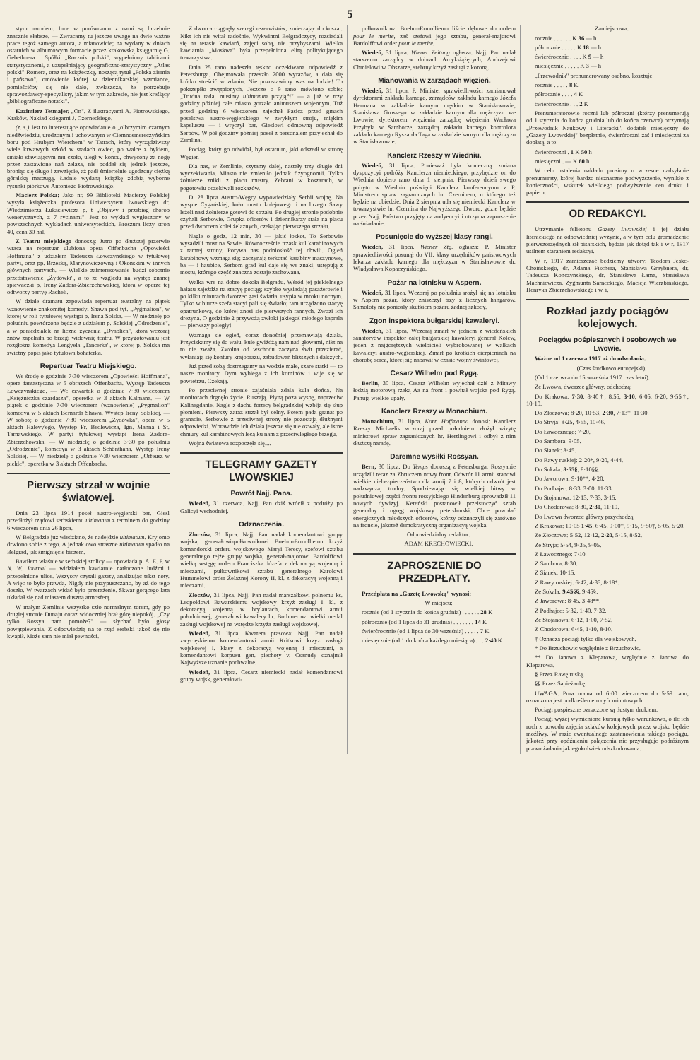5
stym narodem. Inne w porównaniu z nami są liczebnie znacznie słabsze. — Zwracamy tu jeszcze uwagę na dwie ważne prace tegoż samego autora, a mianowicie; na wydany w dniach ostatnich w albumowym formacie przez krakowską księgarnię G. Gebethnera i Spółki „Rocznik polski", wypełniony tablicami statystycznemi, a uzupełniający geograficzno-statystyczny „Atlas polski" Romera, oraz na książeczkę, noszącą tytuł „Polska ziemia i państwo", omówienie której w dziennikarskiej wzmiance, pomieścićby się nie dało, zwłaszcza, że potrzebuje sprawozdawcy-specyalisty, jakim w tym zakresie, nie jest kreślący „bibliograficzne notatki".
Kazimierz Tetmajer. „On". Z ilustracyami A. Piotrowskiego. Kraków. Nakład księgarni J. Czerneckiego.
(z. s.) Jest to interesujące opowiadanie o „olbrzymim czarnym niedźwiedziu, urodzonym i uchowanym w Ciemnosmereczyńskim boru pod Hrubym Wierchem" w Tatrach, który wyrządziwszy wiele krwawych szkód w stadach owiec, po walce z bykiem, śmiało stawiającym mu czoło, uległ w końcu, chwycony za nogę przez zastawione nań żelaza, nie poddał się jednak jeszcze, broniąc się długo i zawzięcie, aż padł śmiertelnie ugodzony ciężką góralską maczugą. Ładnie wydaną książkę zdobią wyborne rysunki piórkowe Antoniego Piotrowskiego.
Macierz Polska: Jako nr. 99 Biblioteki Macierzy Polskiej wysyła książeczka profesora Uniwersytetu lwowskiego dr. Włodzimierza Łukasiewicza p. t „Objawy i przebieg chorób wenerycznych, z 7 rycinami". Jest to wykład wygłoszony w powszechnych wykładach uniwersyteckich. Broszura liczy stron 40, cena 30 hal.
Z Teatru miejskiego donoszą: Jutro po dłuższej przerwie wraca na repertuar ulubiona opera Offenbacha „Opowieści Hoffmana" z udziałem Tadeusza Łowczyńskiego w tytułowej partyi, oraz pp. Brzeską, Marynowiczówną i Okońskim w innych głównych partyach. — Wielkie zainteresowanie budzi sobotnie przedstawienie „Żydówki", a to ze względu na występ znanej śpiewaczki p. Ireny Zadora-Zbierzchowskiej, która w operze tej odtworzy partyę Racheli.
W dziale dramatu zapowiada repertuar teatralny na piątek wznowienie znakomitej komedyi Shawa pod tyt. „Pygmalion", w której w roli tytułowej wystąpi p. Irena Solska. — W niedzielę po południu powtórzone będzie z udziałem p. Solskiej „Odrodzenie", a w poniedziałek na liczne życzenia „Dyablica", która wczoraj znów zapełniła po brzegi widownię teatru. W przygotowaniu jest rozgłośna komedya Lengyela „Tancerka", w której p. Solska ma świetny popis jako tytułowa bohaterka.
Repertuar Teatru Miejskiego.
We środę o godzinie 7·30 wieczorem „Opowieści Hoffmana", opera fantastyczna w 5 obrazach Offenbacha. Występ Tadeusza Łowczyńskiego. — We czwartek o godzinie 7·30 wieczorem „Księżniczka czardasza", operetka w 3 aktach Kalmana. — W piątek o godzinie 7·30 wieczorem (wznowienie) „Pygmalion" komedya w 5 aktach Bernarda Shawa. Występ Ireny Solskiej. — W sobotę o godzinie 7·30 wieczorem „Żydówka", opera w 5 aktach Halevy'ego. Występ Fr. Bedlewicza, Ign. Manna i St. Tarnawskiego. W partyi tytułowej wystąpi Irena Zadora-Zbierzchowska. — W niedzielę o godzinie 3·30 po południu „Odrodzenie", komedya w 3 aktach Schönthana. Występ Ireny Solskiej. — W niedzielę o godzinie 7·30 wieczorem „Orfeusz w piekle", operetka w 3 aktach Offenbacha.
Pierwszy strzał w wojnie światowej.
Dnia 23 lipca 1914 poseł austro-węgierski bar. Giesl przedłożył rządowi serbskiemu ultimatum z terminem do godziny 6 wieczorem dnia 26 lipca.
W Belgradzie już wiedziano, że nadejdzie ultimatum. Kryjomo drwiono sobie z tego. A jednak owo straszne ultimatum spadło na Belgrad, jak śmignięcie biczem.
Bawiłem właśnie w serbskiej stolicy — opowiada p. A. E. P. w N. W. Journal — widziałem kawiarnie natłoczone ludźmi i przepełnione ulice. Wszyscy czytali gazety, analizując tekst noty. A więc to było prawdą. Nigdy nie przypuszczano, by aż do tego doszło. W twarzach widać było przerażenie. Skwar gorącego lata układał się nad miastem duszną atmosferą.
W małym Zemlinie wszystko szło normalnym torem, gdy po drugiej stronie Dunaju coraz widoczniej brał górę niepokój. „Czy tylko Rossya nam pomoże?" — słychać było głosy powątpiewania. Z odpowiedzią na to rząd serbski jakoś się nie kwapił. Może sam nie miał pewności.
Z dworca ciągnęły szeregi rezerwistów, zmierzając do koszar. Nikt ich nie witał radośnie. Wykwintni Belgradczycy, rozsiadali się na terasie kawiarń, zajęci sobą, nie przybyszami. Wielka kawiarnia „Moskwa" była przepełniona elitą politykującego towarzystwa.
Dnia 25 rano nadeszła tęskno oczekiwana odpowiedź z Petersburga. Obejmowała przeszło 2000 wyrazów, a dała się krótko streścić w zdaniu: Nie pozostawimy was na lodzie! To pokrzepiło zwątpionych. Jeszcze o 9 rano mówiono sobie: „Trudna rada, musimy ultimatum przyjąć!" — a już w trzy godziny później całe miasto gorzało animuszem wojennym. Tuż przed godziną 6 wieczorem zajechał Pasicz przed gmach poselstwa austro-węgierskiego w zwykłym stroju, miękim kapeluszu — i wręczył bar. Gieslowi odmowną odpowiedź Serbów. W pół godziny później poseł z personalem przyjechał do Zemlina.
Pociąg, który go odwiózł, był ostatnim, jaki odszedł w stronę Węgier.
Dla nas, w Zemlinie, czytamy dalej, nastały trzy długie dni wyczekiwania. Miasto nie zmieniło jednak fizyognomii. Tylko żołnierze znikli z placu mustry. Zebrani w koszarach, w pogotowiu oczekiwali rozkazów.
D. 28 lipca Austro-Węgry wypowiedziały Serbii wojnę. Na wyspie Cygańskiej, koło mostu kolejowego i na brzegu Sawy leżeli nasi żołnierze gotowi do strzału. Po drugiej stronie podobnie czyhali Serbowie. Grupka oficerów i dziennikarzy stała na placu przed dworcem kolei żelaznych, czekając pierwszego strzału.
Nagle o godz. 12 min. 30 — jakiś łoskot. To Serbowie wysadzili most na Sawie. Równocześnie trzask kul karabinowych z tamtej strony. Porywa nas podniosłość tej chwili. Ogień karabinowy wzmaga się; zaczynają terkotać karabiny maszynowe, ba — i haubice. Serbom grad kul daje się we znaki; ustępują z mostu, którego część znaczna zostaje zachowana.
Walka wre na dobre dokoła Belgradu. Wśród jej piekielnego hałasu zajeżdża na stacyę pociąg; szybko wysiadają pasażerowie i po kilku minutach dworzec gasi światła, usypia w mroku nocnym. Tylko w biurze szefa stacyi pali się światło; tam urządzono stacyę opatrunkową, do której znosi się pierwszych rannych. Zwozi ich drezyna. O godzinie 2 przywożą zwłoki jakiegoś młodego kaprala — pierwszy poległy!
Wzmaga się ogień, coraz donośniej przemawiają działa. Przyciskamy się do wału, kule gwiżdżą nam nad głowami, nikt na to nie zważa. Zwolna od wschodu zaczyna świt przezierać, wyłaniają się kontury krajobrazu, zabudowań bliższych i dalszych.
Już przed sobą dostrzegamy na wodzie małe, szare statki — to nasze monitory. Dym wybiega z ich kominów i wije się w powietrzu. Czekają.
Po przeciwnej stronie zajaśniała zdala kula słońca. Na monitorach drgnęło życie. Ruszają. Płyną poza wyspę, naprzeciw Kalinegdanie. Nagle z dachu fortecy belgradzkiej wzbija się słup płomieni. Pierwszy zaraz strzał był celny. Potem pada granat po granacie. Serbowie z przeciwnej strony nie pozostają dłużnymi odpowiedzi. Wprawdzie ich działa jeszcze się nie ozwały, ale istne chmury kul karabinowych lecą ku nam z przeciwległego brzegu.
Wojna światowa rozpoczęła się....
TELEGRAMY GAZETY LWOWSKIEJ
Powrót Najj. Pana.
Wiedeń, 31 czerwca. Najj. Pan dziś wrócił z podróży po Galicyi wschodniej.
Odznaczenia.
Złoczów, 31 lipca. Najj. Pan nadał komendantowi grupy wojska, generałowi-pułkownikowi Boehm-Ermolliemu krzyż komandorski orderu wojskowego Maryi Teresy, szefowi sztabu generalnego tejże grupy wojska, generał-majorowi Bardolffowi wielką wstęgę orderu Franciszka Józefa z dekoracyą wojenną i mieczami, pułkownikowi sztabu generalnego Karolowi Hummelowi order Żelaznej Korony II. kl. z dekoracyą wojenną i mieczami.
Złoczów, 31 lipca. Najj. Pan nadał marszałkowi polnemu ks. Leopoldowi Bawarskiemu wojskowy krzyż zasługi I. kl. z dekoracyą wojenną w brylantach, komendantowi armii południowej, generałowi kawalery hr. Bothmerowi wielki medal zasługi wojskowej na wstędze krzyża zasługi wojskowej.
Wiedeń, 31 lipca. Kwatera prasowa: Najj. Pan nadał zwycięskiemu komendantowi armii Kritkowi krzyż zasługi wojskowej I. klasy z dekoracyą wojenną i mieczami, a komendantowi korpusu gen. piechoty v. Csanudy oznajmił Najwyższe uznanie pochwalne.
Wiedeń, 31 lipca. Cesarz niemiecki nadał komendantowi grupy wojsk, generałowi-
pułkownikowi Boehm-Ermolliemu liście dębowe do orderu pour le merite, zaś szefowi jego sztabu, generał-majorowi Bardolffowi order pour le merite.
Wiedeń, 31 lipca. Wiener Zeitung ogłasza: Najj. Pan nadał starszemu zarządcy w dobrach Arcyksiążęcych, Andrzejowi Chmielowi w Obszarze, srebrny krzyż zasługi z koroną.
Mianowania w zarządach więzień.
Wiedeń, 31 lipca. P. Minister sprawiedliwości zamianował dyrektorami zakładu karnego, zarządców zakładu karnego Józefa Hermana w zakładzie karnym męskim w Stanisławowie, Stanisława Grossego w zakładzie karnym dla mężczyzn we Lwowie, dyrektorem więzienia zarządcę więzienia Wacława Przybyla w Samborze, zarządcą zakładu karnego kontrolora zakładu karnego Ryszarda Taga w zakładzie karnym dla mężczyzn w Stanisławowie.
Kanclerz Rzeszy w Wiedniu.
Wiedeń, 31 lipca. Ponieważ była konieczną zmiana dyspozycyi podróży Kanclerza niemieckiego, przybędzie on do Wiednia dopiero rano dnia 1 sierpnia. Pierwszy dzień swego pobytu w Wiedniu poświęci Kanclerz konferencyom z P. Ministrem spraw zagranicznych hr. Czerninem, u którego też będzie na obiedzie. Dnia 2 sierpnia uda się niemiecki Kanclerz w towarzystwie hr. Czernina do Najwyższego Dworu, gdzie będzie przez Najj. Państwo przyjęty na audyencyi i otrzyma zaproszenie na śniadanie.
Posunięcie do wyższej klasy rangi.
Wiedeń, 31 lipca. Wiener Ztg. ogłasza: P. Minister sprawiedliwości posunął do VII. klasy urzędników państwowych lekarza zakładu karnego dla mężczyzn w Stanisławowie dr. Władysława Kopaczyńskiego.
Pożar na lotnisku w Aspern.
Wiedeń, 31 lipca. Wczoraj po południu srożył się na lotnisku w Aspern pożar, który zniszczył trzy z licznych hangarów. Samoloty nie poniosły skutkiem pożaru żadnej szkody.
Zgon inspektora bułgarskiej kawaleryi.
Wiedeń, 31 lipca. Wczoraj zmarł w jednem z wiedeńskich sanatoryów inspektor całej bułgarskiej kawaleryi generał Kolew, jeden z najgorętszych wielbicieli wybrobowanej w walkach kawaleryi austro-węgierskiej. Zmarł po krótkich cierpieniach na chorobę serca, której się nabawił w czasie wojny światowej.
Cesarz Wilhelm pod Rygą.
Berlin, 30 lipca. Cesarz Wilhelm wyjechał dziś z Mitawy łodzią motorową rzeką Aa na front i powitał wojska pod Rygą. Panują wielkie upały.
Kanclerz Rzeszy w Monachium.
Monachium, 31 lipca. Korr. Hoffmanna donosi: Kanclerz Rzeszy Michaelis wczoraj przed południem złożył wizytę ministrowi spraw zagranicznych hr. Hertlingowi i odbył z nim dłuższą naradę.
Daremne wysiłki Rossyan.
Bern, 30 lipca. Do Temps donoszą z Petersburga: Rossyanie urządzili teraz za Zbruczem nowy front. Odwrót 11 armii stanowi wielkie niebezpieczeństwo dla armij 7 i 8, których odwrót jest nadzwyczaj trudny. Spodziewając się wielkiej bitwy w południowej części frontu rossyjskiego Hindenburg sprowadził 11 nowych dywizyj. Kereński postanowił przeistoczyć sztab generalny i ogręg wojskowy petersburski. Chce powołać energicznych młodszych oficerów, którzy odznaczyli się zarówno na froncie, jakoteż demokratyczną organizacyą wojska.
Odpowiedzialny redaktor:
ADAM KRECHOWIECKI.
ZAPROSZENIE DO PRZEDPŁATY.
Przedpłata na „Gazetę Lwowską" wynosi:
W miejscu:
rocznie (od 1 stycznia do końca grudnia) . . . . . . 28 K
półrocznie (od 1 lipca do 31 grudnia) . . . . . . . 14 K
ćwierćrocznie (od 1 lipca do 30 września) . . . . . 7 K
miesięcznie (od 1 do końca każdego miesiąca) . . . 2·40 K
Zamiejscowa:
rocznie . . . . . . K 36 — h
półrocznie . . . . . K 18 — h
ćwierćrocznie . . . . K 9 — h
miesięcznie . . . . . K 3 — h
„Przewodnik" prenumerowany osobno, kosztuje:
rocznie . . . . . 8 K
półrocznie . . . . 4 K
ćwierćrocznie . . . 2 K
Prenumeratorowie roczni lub półroczni (którzy prenumerują od 1 stycznia do końca grudnia lub do końca czerwca) otrzymają „Przewodnik Naukowy i Literacki", dodatek miesięczny do „Gazety Lwowskiej" bezpłatnie, ćwierćroczni zaś i miesięczni za dopłatą, a to:
ćwierćroczni . 1 K 50 h
miesięczni . — K 60 h
W celu ustalenia nakładu prosimy o wczesne nadsyłanie prenumeraty, której bardzo nieznaczne podwyższenie, wynikło z konieczności, wskutek wielkiego podwyższenie cen druku i papieru.
OD REDAKCYI.
Utrzymanie felietonu Gazety Lwowskiej i jej działu literackiego na odpowiedniej wyżynie, a w tym celu gromadzenie pierwszorzędnych sił pisarskich, będzie jak dotąd tak i w r. 1917 usilnem staraniem redakcyi.
W r. 1917 zamieszczać będziemy utwory: Teodora Jeske-Choińskiego, dr. Adama Fischera, Stanisława Graybnera, dr. Tadeusza Konczyńskiego, dr. Stanisława Łama, Stanisława Machniewicza, Zygmunta Sarneckiego, Macieja Wierzbińskiego, Henryka Zbierzchowskiego i w. i.
Rozkład jazdy pociągów kolejowych.
Pociągów pośpiesznych i osobowych we Lwowie.
Ważne od 1 czerwca 1917 aż do odwołania.
(Czas środkowo europejski).
(Od 1 czerwca do 15 września 1917 czas letni).
Ze Lwowa, dworzec główny, odchodzą:
Do Krakowa: 7·30, 8·40†, 8.55, 3·10, 6·05, 6·20, 9·55†, 10·10.
Do Złoczowa: 8·20, 10·53, 2·30, 7·13†. 11·30.
Do Stryja: 8·25, 4·55, 10·46.
Do Ławocznego: 7·20.
Do Sambora: 9·05.
Do Sianek: 8·45.
Do Rawy ruskiej: 2·20*, 9·20, 4·44.
Do Sokala: 8·55§, 8·10§§.
Do Jaworowa: 9·10**, 4·20.
Do Podhajec: 8·33, 3·00, 11·33.
Do Stojanowa: 12·13, 7·33, 3·15.
Do Chodorowa: 8·30, 2·30, 11·10.
Do Lwowa dworzec główny przychodzą:
Z Krakowa: 10·05 1·45, 6·45, 9·00†, 9·15, 9·50†, 5·05, 5·20.
Ze Złoczowa: 5·52, 12·12, 2·20, 5·15, 8·52.
Ze Stryja: 5·54, 9·35, 9·05.
Z Ławocznego: 7·10.
Z Sambora: 8·30.
Z Sianek: 10·15.
Z Rawy ruskiej: 6·42, 4·35, 8·18*.
Ze Sokala: 9.45§§, 9·45§.
Z Jaworowa: 8·45, 3·48**.
Z Podhajec: 5·32, 1·40, 7·32.
Ze Stojanowa: 6·12, 1·00, 7·52.
Z Chodorowa: 6·45, 1·10, 8·10.
† Oznacza pociągi tylko dla wojskowych.
* Do Brzuchowic względnie z Brzuchowic.
** Do Janowa z Kleparowa, względnie z Janowa do Kleparowa.
§ Przez Rawę ruską.
§§ Przez Sapieżankę.
UWAGA: Pora nocna od 6·00 wieczorem do 5·59 rano, oznaczona jest podkreśleniem cyfr minutowych.
Pociągi pospieszne oznaczone są tłustym drukiem.
Pociągi wyżej wymienione kursują tylko warunkowo, o ile ich ruch z powodu zajęcia szlaków kolejowych przez wojsko będzie możliwy. W razie ewentualnego zastanowienia takiego pociągu, jakoteż przy opóźnieniu połączenia nie przysługuje podróżnym prawo żadania jakiegokolwiek odszkodowania.